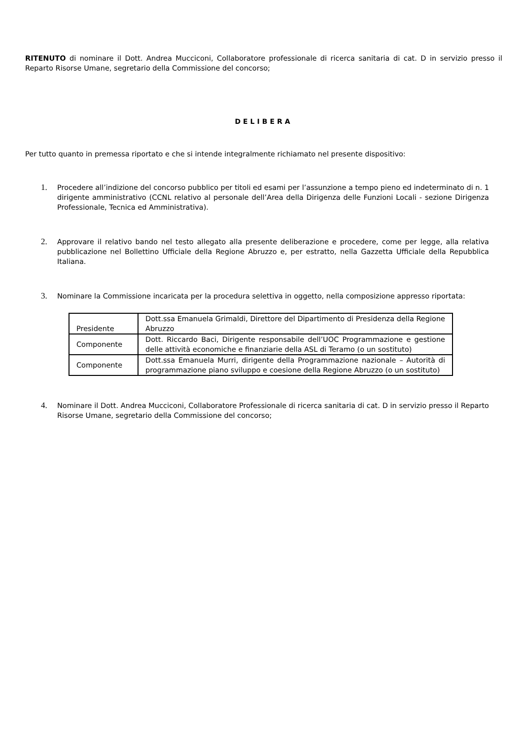RITENUTO di nominare il Dott. Andrea Mucciconi, Collaboratore professionale di ricerca sanitaria di cat. D in servizio presso il Reparto Risorse Umane, segretario della Commissione del concorso;
DELIBERA
Per tutto quanto in premessa riportato e che si intende integralmente richiamato nel presente dispositivo:
1. Procedere all’indizione del concorso pubblico per titoli ed esami per l’assunzione a tempo pieno ed indeterminato di n. 1 dirigente amministrativo (CCNL relativo al personale dell’Area della Dirigenza delle Funzioni Locali - sezione Dirigenza Professionale, Tecnica ed Amministrativa).
2. Approvare il relativo bando nel testo allegato alla presente deliberazione e procedere, come per legge, alla relativa pubblicazione nel Bollettino Ufficiale della Regione Abruzzo e, per estratto, nella Gazzetta Ufficiale della Repubblica Italiana.
3. Nominare la Commissione incaricata per la procedura selettiva in oggetto, nella composizione appresso riportata:
| Presidente | Dott.ssa Emanuela Grimaldi, Direttore del Dipartimento di Presidenza della Regione Abruzzo |
| Componente | Dott. Riccardo Baci, Dirigente responsabile dell’UOC Programmazione e gestione delle attività economiche e finanziarie della ASL di Teramo (o un sostituto) |
| Componente | Dott.ssa Emanuela Murri, dirigente della Programmazione nazionale – Autorità di programmazione piano sviluppo e coesione della Regione Abruzzo (o un sostituto) |
4. Nominare il Dott. Andrea Mucciconi, Collaboratore Professionale di ricerca sanitaria di cat. D in servizio presso il Reparto Risorse Umane, segretario della Commissione del concorso;